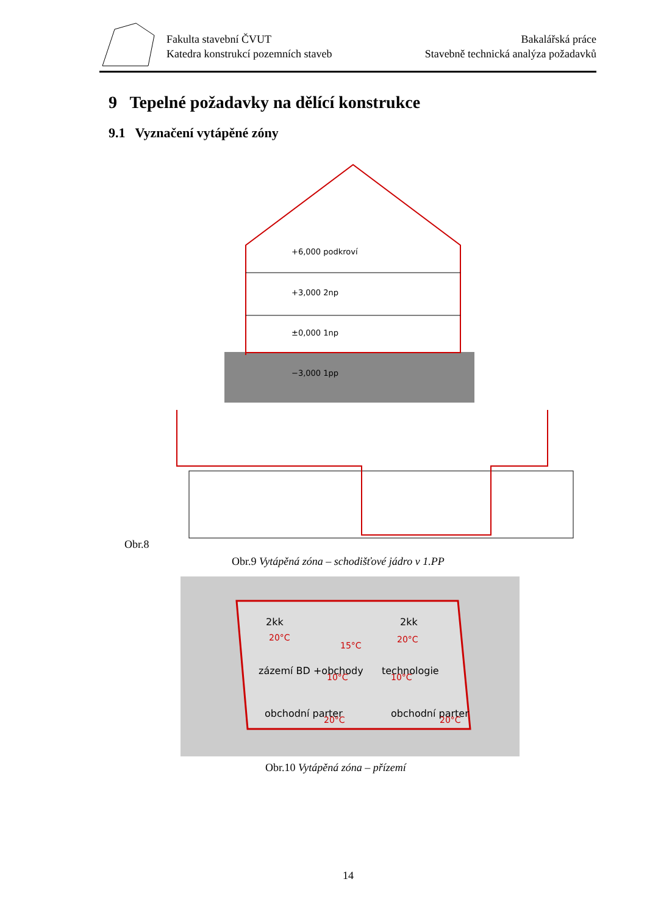Fakulta stavební ČVUT
Katedra konstrukcí pozemních staveb
Bakalářská práce
Stavebně technická analýza požadavků
9 Tepelné požadavky na dělící konstrukce
9.1 Vyznačení vytápěné zóny
+6,000 podkroví
+3,000 2np
±0,000 1np
−3,000 1pp
Obr.8
Obr.9 Vytápěná zóna – schodišťové jádro v 1.PP
2kk
2kk
zázemí BD +obchody
technologie
obchodní parter
obchodní parter
20°C
20°C
15°C
10°C
10°C
20°C
20°C
Obr.10 Vytápěná zóna – přízemí
14